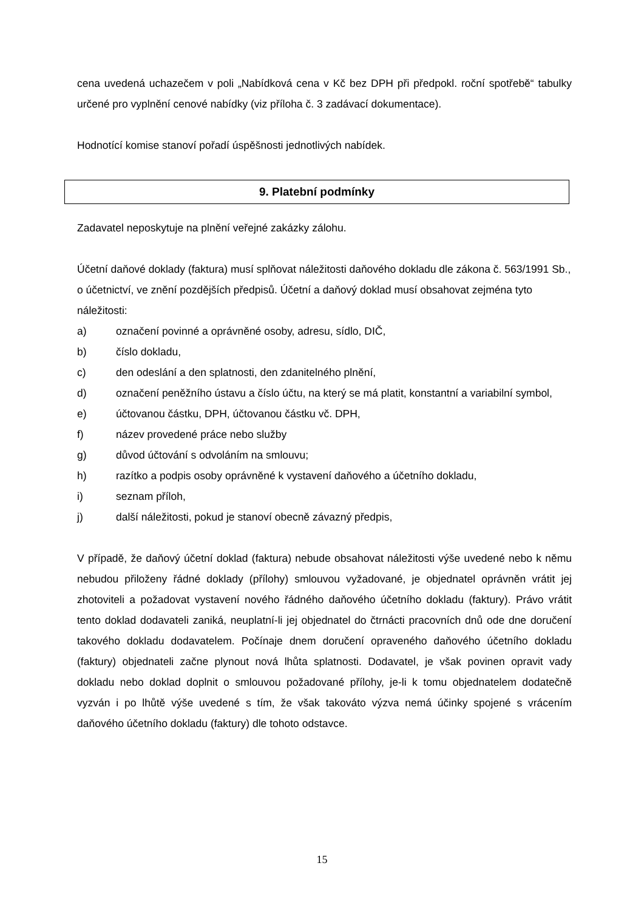cena uvedená uchazečem v poli „Nabídková cena v Kč bez DPH při předpokl. roční spotřebě“ tabulky určené pro vyplnění cenové nabídky (viz příloha č. 3 zadávací dokumentace).
Hodnotící komise stanoví pořadí úspěšnosti jednotlivých nabídek.
9. Platební podmínky
Zadavatel neposkytuje na plnění veřejné zakázky zálohu.
Účetní daňové doklady (faktura) musí splňovat náležitosti daňového dokladu dle zákona č. 563/1991 Sb., o účetnictví, ve znění pozdějších předpisů. Účetní a daňový doklad musí obsahovat zejména tyto náležitosti:
a) označení povinné a oprávněné osoby, adresu, sídlo, DIČ,
b) číslo dokladu,
c) den odeslání a den splatnosti, den zdanitelného plnění,
d) označení peněžního ústavu a číslo účtu, na který se má platit, konstantní a variabilní symbol,
e) účtovanou částku, DPH, účtovanou částku vč. DPH,
f) název provedené práce nebo služby
g) důvod účtování s odvoláním na smlouvu;
h) razítko a podpis osoby oprávněné k vystavení daňového a účetního dokladu,
i) seznam příloh,
j) další náležitosti, pokud je stanoví obecně závazný předpis,
V případě, že daňový účetní doklad (faktura) nebude obsahovat náležitosti výše uvedené nebo k němu nebudou přiloženy řádné doklady (přílohy) smlouvou vyžadované, je objednatel oprávněn vrátit jej zhotoviteli a požadovat vystavení nového řádného daňového účetního dokladu (faktury). Právo vrátit tento doklad dodavateli zaniká, neuplatní-li jej objednatel do čtrnácti pracovních dnů ode dne doručení takového dokladu dodavatelem. Počínaje dnem doručení opraveného daňového účetního dokladu (faktury) objednateli začne plynout nová lhůta splatnosti. Dodavatel, je však povinen opravit vady dokladu nebo doklad doplnit o smlouvou požadované přílohy, je-li k tomu objednatelem dodatečně vyzván i po lhůtě výše uvedené s tím, že však takováto výzva nemá účinky spojené s vrácením daňového účetního dokladu (faktury) dle tohoto odstavce.
15